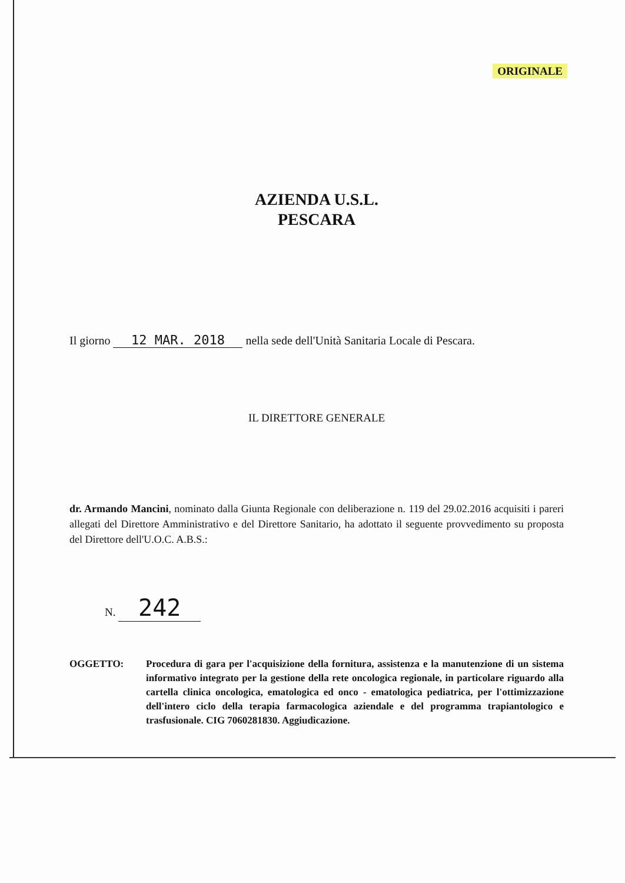ORIGINALE
AZIENDA U.S.L.
PESCARA
Il giorno 12 MAR. 2018 nella sede dell'Unità Sanitaria Locale di Pescara.
IL DIRETTORE GENERALE
dr. Armando Mancini, nominato dalla Giunta Regionale con deliberazione n. 119 del 29.02.2016 acquisiti i pareri allegati del Direttore Amministrativo e del Direttore Sanitario, ha adottato il seguente provvedimento su proposta del Direttore dell'U.O.C. A.B.S.:
N. 242
OGGETTO: Procedura di gara per l'acquisizione della fornitura, assistenza e la manutenzione di un sistema informativo integrato per la gestione della rete oncologica regionale, in particolare riguardo alla cartella clinica oncologica, ematologica ed onco - ematologica pediatrica, per l'ottimizzazione dell'intero ciclo della terapia farmacologica aziendale e del programma trapiantologico e trasfusionale. CIG 7060281830. Aggiudicazione.